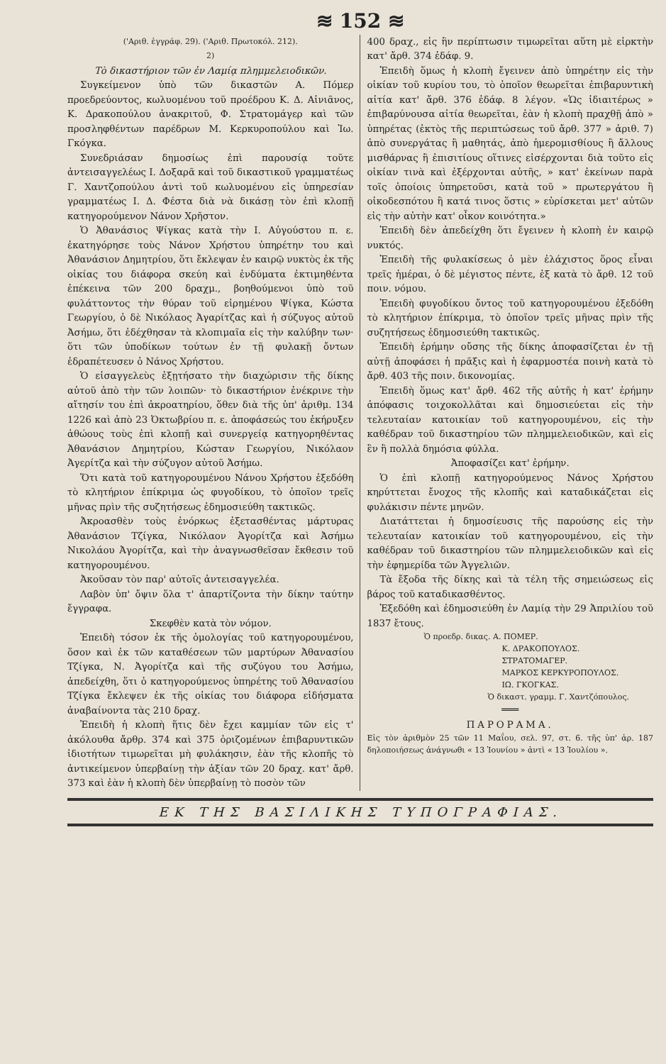≋ 152 ≋
('Αριθ. ἐγγράφ. 29). ('Αριθ. Πρωτοκόλ. 212).
2)
Τὸ δικαστήριον τῶν ἐν Λαμίᾳ πλημμελειοδικῶν.
Συγκείμενον ὑπὸ τῶν δικαστῶν Α. Πόμερ προεδρεύοντος, κωλυομένου τοῦ προέδρου Κ. Δ. Αἰνιᾶνος, Κ. Δρακοπούλου ἀνακριτοῦ, Φ. Στρατομάγερ καὶ τῶν προσληφθέντων παρέδρων Μ. Κερκυροπούλου καὶ Ἰω. Γκόγκα.
Συνεδριάσαν δημοσίως ἐπὶ παρουσίᾳ τοῦτε ἀντεισαγγελέως Ι. Δοξαρᾶ καὶ τοῦ δικαστικοῦ γραμματέως Γ. Χαντζοπούλου ἀντὶ τοῦ κωλυομένου εἰς ὑπηρεσίαν γραμματέως Ι. Δ. Φέστα διὰ νὰ δικάσῃ τὸν ἐπὶ κλοπῇ κατηγορούμενον Νάνον Χρῆστον.
Ὁ Ἀθανάσιος Ψίγκας κατὰ τὴν Ι. Αὐγούστου π. ε. ἐκατηγόρησε τοὺς Νάνον Χρήστου ὑπηρέτην του καὶ Ἀθανάσιον Δημητρίου, ὅτι ἔκλεψαν ἐν καιρῷ νυκτὸς ἐκ τῆς οἰκίας του διάφορα σκεύη καὶ ἐνδύματα ἐκτιμηθέντα ἐπέκεινα τῶν 200 δραχμ., βοηθούμενοι ὑπὸ τοῦ φυλάττοντος τὴν θύραν τοῦ εἰρημένου Ψίγκα, Κώστα Γεωργίου, ὁ δὲ Νικόλαος Ἀγαρίτζας καὶ ἡ σύζυγος αὐτοῦ Ἀσήμω, ὅτι ἐδέχθησαν τὰ κλοπιμαῖα εἰς τὴν καλύβην των· ὅτι τῶν ὑποδίκων τούτων ἐν τῇ φυλακῇ ὄντων ἐδραπέτευσεν ὁ Νάνος Χρήστου.
Ὁ εἰσαγγελεὺς ἐξῃτήσατο τὴν διαχώρισιν τῆς δίκης αὐτοῦ ἀπὸ τὴν τῶν λοιπῶν· τὸ δικαστήριον ἐνέκρινε τὴν αἴτησίν του ἐπὶ ἀκροατηρίου, ὅθεν διὰ τῆς ὑπ' ἀριθμ. 134 1226 καὶ ἀπὸ 23 Ὀκτωβρίου π. ε. ἀποφάσεώς του ἐκήρυξεν ἀθώους τοὺς ἐπὶ κλοπῇ καὶ συνεργείᾳ κατηγορηθέντας Ἀθανάσιον Δημητρίου, Κώσταν Γεωργίου, Νικόλαον Ἀγερίτζα καὶ τὴν σύζυγον αὐτοῦ Ἀσήμω.
Ὅτι κατὰ τοῦ κατηγορουμένου Νάνου Χρήστου ἐξεδόθη τὸ κλητήριον ἐπίκριμα ὡς φυγοδίκου, τὸ ὁποῖον τρεῖς μῆνας πρὶν τῆς συζητήσεως ἐδημοσιεύθη τακτικῶς.
Ἀκροασθὲν τοὺς ἐνόρκως ἐξετασθέντας μάρτυρας Ἀθανάσιον Τζίγκα, Νικόλαον Ἀγορίτζα καὶ Ἀσήμω Νικολάου Ἀγορίτζα, καὶ τὴν ἀναγνωσθεῖσαν ἔκθεσιν τοῦ κατηγορουμένου.
Ἀκοῦσαν τὸν παρ' αὐτοῖς ἀντεισαγγελέα.
Λαβὸν ὑπ' ὄψιν ὅλα τ' ἀπαρτίζοντα τὴν δίκην ταύτην ἔγγραφα.
Σκεφθὲν κατὰ τὸν νόμον.
Ἐπειδὴ τόσον ἐκ τῆς ὁμολογίας τοῦ κατηγορουμένου, ὅσον καὶ ἐκ τῶν καταθέσεων τῶν μαρτύρων Ἀθανασίου Τζίγκα, Ν. Ἀγορίτζα καὶ τῆς συζύγου του Ἀσήμω, ἀπεδείχθη, ὅτι ὁ κατηγορούμενος ὑπηρέτης τοῦ Ἀθανασίου Τζίγκα ἔκλεψεν ἐκ τῆς οἰκίας του διάφορα εἰδήσματα ἀναβαίνοντα τὰς 210 δραχ.
Ἐπειδὴ ἡ κλοπὴ ἥτις δὲν ἔχει καμμίαν τῶν εἰς τ' ἀκόλουθα ἄρθρ. 374 καὶ 375 ὁριζομένων ἐπιβαρυντικῶν ἰδιοτήτων τιμωρεῖται μὴ φυλάκησιν, ἐὰν τῆς κλοπῆς τὸ ἀντικείμενον ὑπερβαίνῃ τὴν ἀξίαν τῶν 20 δραχ. κατ' ἄρθ. 373 καὶ ἐὰν ἡ κλοπὴ δὲν ὑπερβαίνῃ τὸ ποσὸν τῶν
400 δραχ., εἰς ἣν περίπτωσιν τιμωρεῖται αὕτη μὲ εἱρκτὴν κατ' ἄρθ. 374 ἐδάφ. 9.
Ἐπειδὴ ὅμως ἡ κλοπὴ ἔγεινεν ἀπὸ ὑπηρέτην εἰς τὴν οἰκίαν τοῦ κυρίου του, τὸ ὁποῖον θεωρεῖται ἐπιβαρυντικὴ αἰτία κατ' ἄρθ. 376 ἐδάφ. 8 λέγον. «Ὡς ἰδιαιτέρως » ἐπιβαρύνουσα αἰτία θεωρεῖται, ἐὰν ἡ κλοπὴ πραχθῇ ἀπὸ » ὑπηρέτας (ἐκτὸς τῆς περιπτώσεως τοῦ ἄρθ. 377 » ἀριθ. 7) ἀπὸ συνεργάτας ἢ μαθητάς, ἀπὸ ἡμερομισθίους ἢ ἄλλους μισθάρνας ἢ ἐπισιτίους οἵτινες εἰσέρχονται διὰ τοῦτο εἰς οἰκίαν τινὰ καὶ ἐξέρχονται αὐτῆς, » κατ' ἐκείνων παρὰ τοῖς ὁποίοις ὑπηρετοῦσι, κατὰ τοῦ » πρωτεργάτου ἢ οἰκοδεσπότου ἢ κατά τινος ὅστις » εὑρίσκεται μετ' αὐτῶν εἰς τὴν αὐτὴν κατ' οἶκον κοινότητα.»
Ἐπειδὴ δὲν ἀπεδείχθη ὅτι ἔγεινεν ἡ κλοπὴ ἐν καιρῷ νυκτός.
Ἐπειδὴ τῆς φυλακίσεως ὁ μὲν ἐλάχιστος ὅρος εἶναι τρεῖς ἡμέραι, ὁ δὲ μέγιστος πέντε, ἐξ κατὰ τὸ ἄρθ. 12 τοῦ ποιν. νόμου.
Ἐπειδὴ φυγοδίκου ὄντος τοῦ κατηγορουμένου ἐξεδόθη τὸ κλητήριον ἐπίκριμα, τὸ ὁποῖον τρεῖς μῆνας πρὶν τῆς συζητήσεως ἐδημοσιεύθη τακτικῶς.
Ἐπειδὴ ἐρήμην οὔσης τῆς δίκης ἀποφασίζεται ἐν τῇ αὐτῇ ἀποφάσει ἡ πρᾶξις καὶ ἡ ἐφαρμοστέα ποινὴ κατὰ τὸ ἄρθ. 403 τῆς ποιν. δικονομίας.
Ἐπειδὴ ὅμως κατ' ἄρθ. 462 τῆς αὐτῆς ἡ κατ' ἐρήμην ἀπόφασις τοιχοκολλᾶται καὶ δημοσιεύεται εἰς τὴν τελευταίαν κατοικίαν τοῦ κατηγορουμένου, εἰς τὴν καθέδραν τοῦ δικαστηρίου τῶν πλημμελειοδικῶν, καὶ εἰς ἓν ἢ πολλὰ δημόσια φύλλα.
Ἀποφασίζει κατ' ἐρήμην.
Ὁ ἐπὶ κλοπῇ κατηγορούμενος Νάνος Χρήστου κηρύττεται ἔνοχος τῆς κλοπῆς καὶ καταδικάζεται εἰς φυλάκισιν πέντε μηνῶν.
Διατάττεται ἡ δημοσίευσις τῆς παρούσης εἰς τὴν τελευταίαν κατοικίαν τοῦ κατηγορουμένου, εἰς τὴν καθέδραν τοῦ δικαστηρίου τῶν πλημμελειοδικῶν καὶ εἰς τὴν ἐφημερίδα τῶν Ἀγγελιῶν.
Τὰ ἔξοδα τῆς δίκης καὶ τὰ τέλη τῆς σημειώσεως εἰς βάρος τοῦ καταδικασθέντος.
Ἐξεδόθη καὶ ἐδημοσιεύθη ἐν Λαμίᾳ τὴν 29 Ἀπριλίου τοῦ 1837 ἔτους.
Ὁ προεδρ. δικας. Α. ΠΟΜΕΡ.
Κ. ΔΡΑΚΟΠΟΥΛΟΣ.
ΣΤΡΑΤΟΜΑΓΕΡ.
ΜΑΡΚΟΣ ΚΕΡΚΥΡΟΠΟΥΛΟΣ.
ΙΩ. ΓΚΟΓΚΑΣ.
Ὁ δικαστ. γραμμ. Γ. Χαντζόπουλος.
═══
ΠΑΡΟΡΑΜΑ.
Εἰς τὸν ἀριθμὸν 25 τῶν 11 Μαΐου, σελ. 97, στ. 6. τῆς ὑπ' ἀρ. 187 δηλοποιήσεως ἀνάγνωθι « 13 Ἰουνίου » ἀντὶ « 13 Ἰουλίου ».
ΕΚ ΤΗΣ ΒΑΣΙΛΙΚΗΣ ΤΥΠΟΓΡΑΦΙΑΣ.